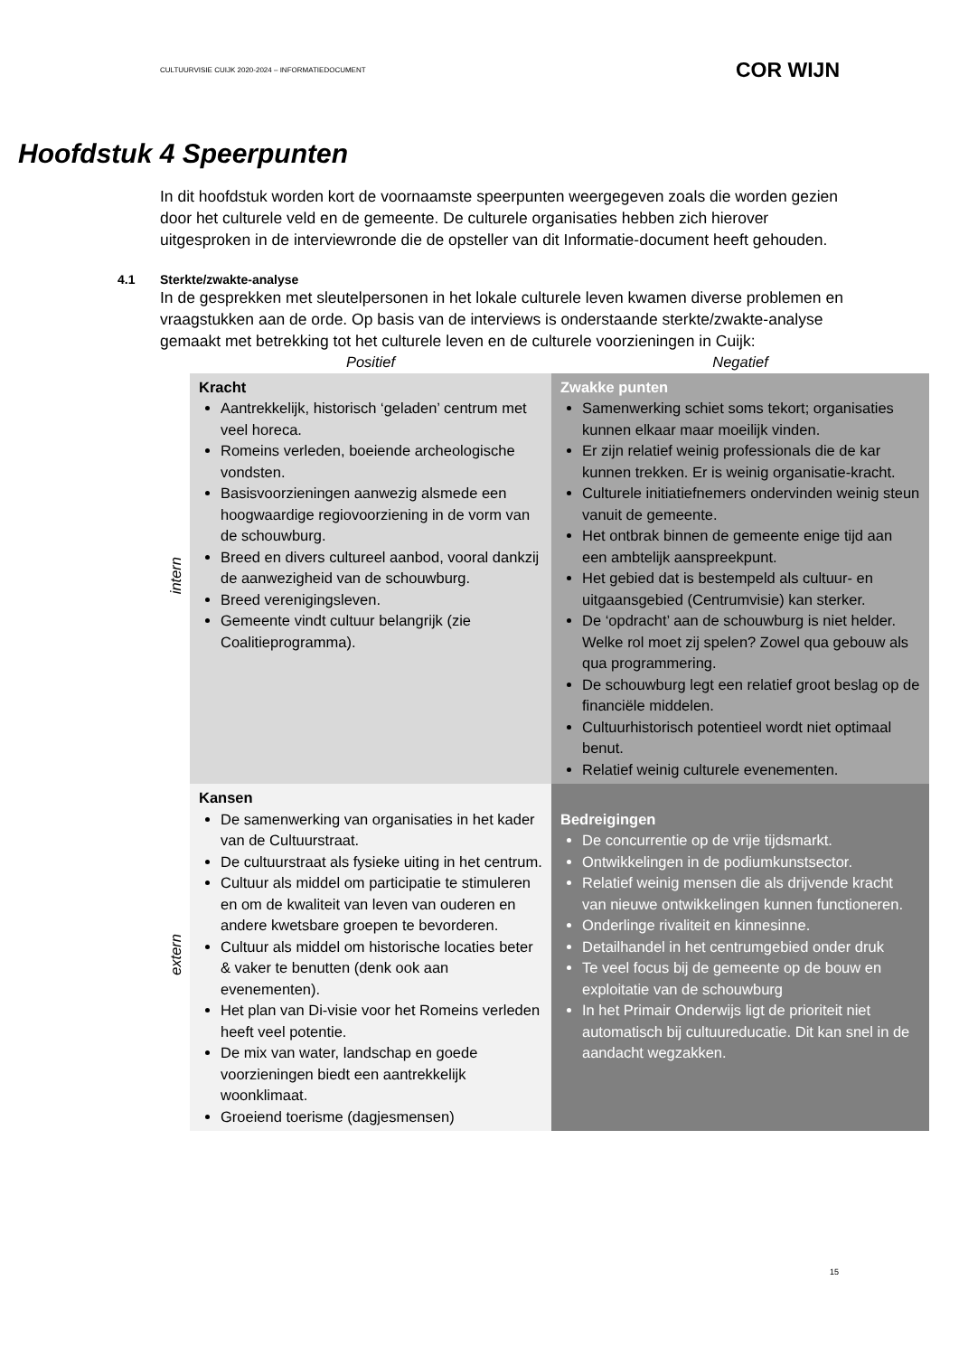CULTUURVISIE CUIJK 2020-2024 – INFORMATIEDOCUMENT COR WIJN
Hoofdstuk 4 Speerpunten
In dit hoofdstuk worden kort de voornaamste speerpunten weergegeven zoals die worden gezien door het culturele veld en de gemeente. De culturele organisaties hebben zich hierover uitgesproken in de interviewronde die de opsteller van dit Informatie-document heeft gehouden.
4.1 Sterkte/zwakte-analyse
In de gesprekken met sleutelpersonen in het lokale culturele leven kwamen diverse problemen en vraagstukken aan de orde. Op basis van de interviews is onderstaande sterkte/zwakte-analyse gemaakt met betrekking tot het culturele leven en de culturele voorzieningen in Cuijk:
| | Positief | Negatief |
| intern | Kracht Aantrekkelijk, historisch ‘geladen’ centrum met veel horeca. Romeins verleden, boeiende archeologische vondsten. Basisvoorzieningen aanwezig alsmede een hoogwaardige regiovoorziening in de vorm van de schouwburg. Breed en divers cultureel aanbod, vooral dankzij de aanwezigheid van de schouwburg. Breed verenigingsleven. Gemeente vindt cultuur belangrijk (zie Coalitieprogramma). | Zwakke punten Samenwerking schiet soms tekort; organisaties kunnen elkaar maar moeilijk vinden. Er zijn relatief weinig professionals die de kar kunnen trekken. Er is weinig organisatie-kracht. Culturele initiatiefnemers ondervinden weinig steun vanuit de gemeente. Het ontbrak binnen de gemeente enige tijd aan een ambtelijk aanspreekpunt. Het gebied dat is bestempeld als cultuur- en uitgaansgebied (Centrumvisie) kan sterker. De ‘opdracht’ aan de schouwburg is niet helder. Welke rol moet zij spelen? Zowel qua gebouw als qua programmering. De schouwburg legt een relatief groot beslag op de financiële middelen. Cultuurhistorisch potentieel wordt niet optimaal benut. Relatief weinig culturele evenementen. |
| extern | Kansen De samenwerking van organisaties in het kader van de Cultuurstraat. De cultuurstraat als fysieke uiting in het centrum. Cultuur als middel om participatie te stimuleren en om de kwaliteit van leven van ouderen en andere kwetsbare groepen te bevorderen. Cultuur als middel om historische locaties beter & vaker te benutten (denk ook aan evenementen). Het plan van Di-visie voor het Romeins verleden heeft veel potentie. De mix van water, landschap en goede voorzieningen biedt een aantrekkelijk woonklimaat. Groeiend toerisme (dagjesmensen) | Bedreigingen De concurrentie op de vrije tijdsmarkt. Ontwikkelingen in de podiumkunstsector. Relatief weinig mensen die als drijvende kracht van nieuwe ontwikkelingen kunnen functioneren. Onderlinge rivaliteit en kinnesinne. Detailhandel in het centrumgebied onder druk Te veel focus bij de gemeente op de bouw en exploitatie van de schouwburg In het Primair Onderwijs ligt de prioriteit niet automatisch bij cultuureducatie. Dit kan snel in de aandacht wegzakken. |
15